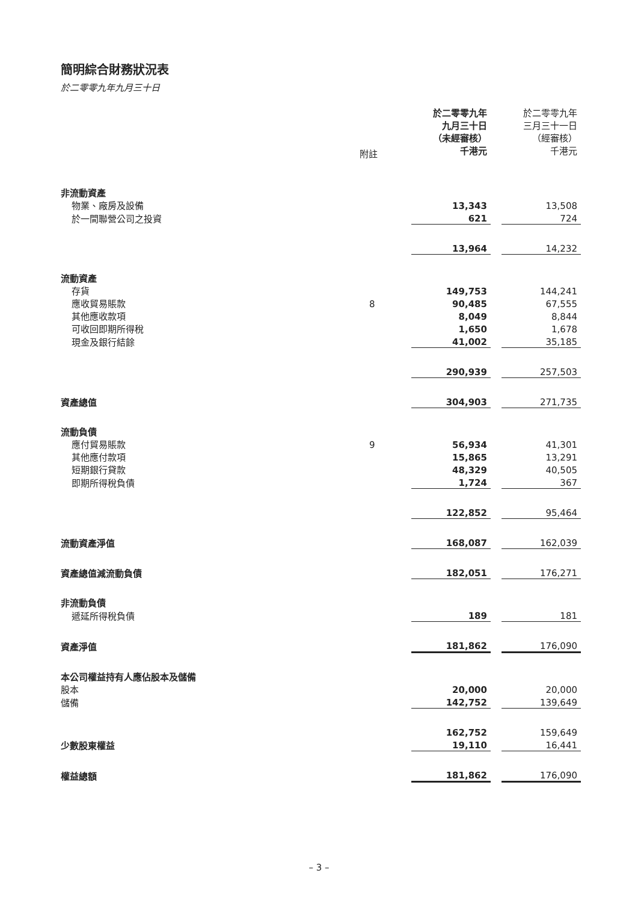簡明綜合財務狀況表
於二零零九年九月三十日
| | | 於二零零九年 九月三十日 （未經審核） 千港元 | | 於二零零九年 三月三十一日 （經審核） 千港元 |
| --- | --- | --- | --- | --- |
| 非流動資產 | | | | |
| 物業、廠房及設備 | | 13,343 | | 13,508 |
| 於一間聯營公司之投資 | | 621 | | 724 |
| | | 13,964 | | 14,232 |
| 流動資產 | | | | |
| 存貨 | | 149,753 | | 144,241 |
| 應收貿易賬款 | 8 | 90,485 | | 67,555 |
| 其他應收款項 | | 8,049 | | 8,844 |
| 可收回即期所得稅 | | 1,650 | | 1,678 |
| 現金及銀行結餘 | | 41,002 | | 35,185 |
| | | 290,939 | | 257,503 |
| 資產總值 | | 304,903 | | 271,735 |
| 流動負債 | | | | |
| 應付貿易賬款 | 9 | 56,934 | | 41,301 |
| 其他應付款項 | | 15,865 | | 13,291 |
| 短期銀行貸款 | | 48,329 | | 40,505 |
| 即期所得稅負債 | | 1,724 | | 367 |
| | | 122,852 | | 95,464 |
| 流動資產淨值 | | 168,087 | | 162,039 |
| 資產總值減流動負債 | | 182,051 | | 176,271 |
| 非流動負債 | | | | |
| 遞延所得稅負債 | | 189 | | 181 |
| 資產淨值 | | 181,862 | | 176,090 |
| 本公司權益持有人應佔股本及儲備 | | | | |
| 股本 | | 20,000 | | 20,000 |
| 儲備 | | 142,752 | | 139,649 |
| | | 162,752 | | 159,649 |
| 少數股東權益 | | 19,110 | | 16,441 |
| 權益總額 | | 181,862 | | 176,090 |
附註
– 3 –